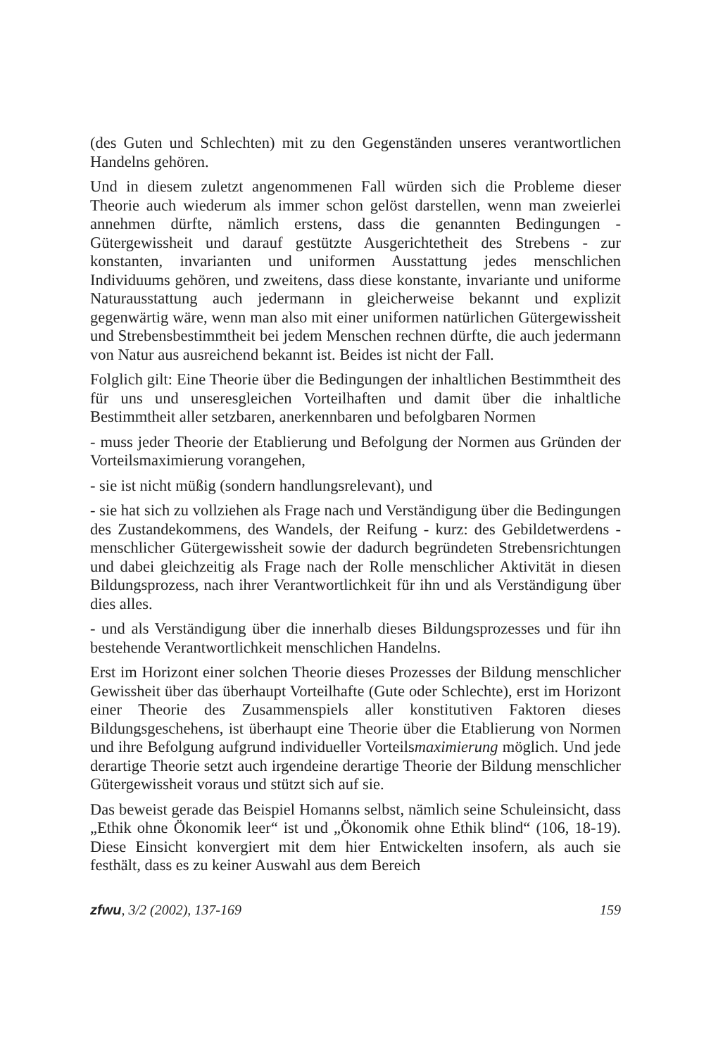(des Guten und Schlechten) mit zu den Gegenständen unseres verantwortlichen Handelns gehören.
Und in diesem zuletzt angenommenen Fall würden sich die Probleme dieser Theorie auch wiederum als immer schon gelöst darstellen, wenn man zweierlei annehmen dürfte, nämlich erstens, dass die genannten Bedingungen - Gütergewissheit und darauf gestützte Ausgerichtetheit des Strebens - zur konstanten, invarianten und uniformen Ausstattung jedes menschlichen Individuums gehören, und zweitens, dass diese konstante, invariante und uniforme Naturausstattung auch jedermann in gleicherweise bekannt und explizit gegenwärtig wäre, wenn man also mit einer uniformen natürlichen Gütergewissheit und Strebensbestimmtheit bei jedem Menschen rechnen dürfte, die auch jedermann von Natur aus ausreichend bekannt ist. Beides ist nicht der Fall.
Folglich gilt: Eine Theorie über die Bedingungen der inhaltlichen Bestimmtheit des für uns und unseresgleichen Vorteilhaften und damit über die inhaltliche Bestimmtheit aller setzbaren, anerkennbaren und befolgbaren Normen
- muss jeder Theorie der Etablierung und Befolgung der Normen aus Gründen der Vorteilsmaximierung vorangehen,
- sie ist nicht müßig (sondern handlungsrelevant), und
- sie hat sich zu vollziehen als Frage nach und Verständigung über die Bedingungen des Zustandekommens, des Wandels, der Reifung - kurz: des Gebildetwerdens - menschlicher Gütergewissheit sowie der dadurch begründeten Strebensrichtungen und dabei gleichzeitig als Frage nach der Rolle menschlicher Aktivität in diesen Bildungsprozess, nach ihrer Verantwortlichkeit für ihn und als Verständigung über dies alles.
- und als Verständigung über die innerhalb dieses Bildungsprozesses und für ihn bestehende Verantwortlichkeit menschlichen Handelns.
Erst im Horizont einer solchen Theorie dieses Prozesses der Bildung menschlicher Gewissheit über das überhaupt Vorteilhafte (Gute oder Schlechte), erst im Horizont einer Theorie des Zusammenspiels aller konstitutiven Faktoren dieses Bildungsgeschehens, ist überhaupt eine Theorie über die Etablierung von Normen und ihre Befolgung aufgrund individueller Vorteilsmaximierung möglich. Und jede derartige Theorie setzt auch irgendeine derartige Theorie der Bildung menschlicher Gütergewissheit voraus und stützt sich auf sie.
Das beweist gerade das Beispiel Homanns selbst, nämlich seine Schuleinsicht, dass „Ethik ohne Ökonomik leer“ ist und „Ökonomik ohne Ethik blind“ (106, 18-19). Diese Einsicht konvergiert mit dem hier Entwickelten insofern, als auch sie festhält, dass es zu keiner Auswahl aus dem Bereich
zfwu, 3/2 (2002), 137-169 159